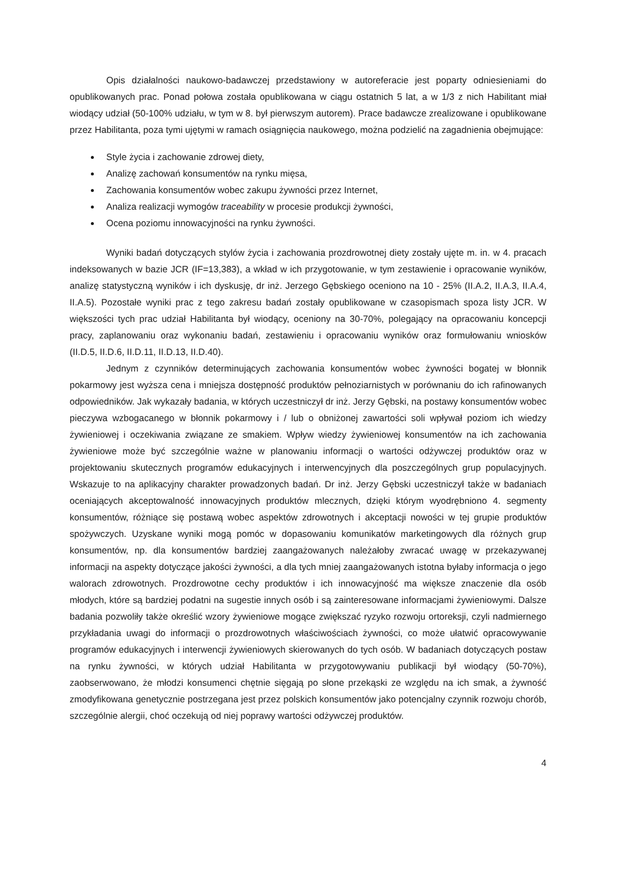Opis działalności naukowo-badawczej przedstawiony w autoreferacie jest poparty odniesieniami do opublikowanych prac. Ponad połowa została opublikowana w ciągu ostatnich 5 lat, a w 1/3 z nich Habilitant miał wiodący udział (50-100% udziału, w tym w 8. był pierwszym autorem). Prace badawcze zrealizowane i opublikowane przez Habilitanta, poza tymi ujętymi w ramach osiągnięcia naukowego, można podzielić na zagadnienia obejmujące:
Style życia i zachowanie zdrowej diety,
Analizę zachowań konsumentów na rynku mięsa,
Zachowania konsumentów wobec zakupu żywności przez Internet,
Analiza realizacji wymogów traceability w procesie produkcji żywności,
Ocena poziomu innowacyjności na rynku żywności.
Wyniki badań dotyczących stylów życia i zachowania prozdrowotnej diety zostały ujęte m. in. w 4. pracach indeksowanych w bazie JCR (IF=13,383), a wkład w ich przygotowanie, w tym zestawienie i opracowanie wyników, analizę statystyczną wyników i ich dyskusję, dr inż. Jerzego Gębskiego oceniono na 10 - 25% (II.A.2, II.A.3, II.A.4, II.A.5). Pozostałe wyniki prac z tego zakresu badań zostały opublikowane w czasopismach spoza listy JCR. W większości tych prac udział Habilitanta był wiodący, oceniony na 30-70%, polegający na opracowaniu koncepcji pracy, zaplanowaniu oraz wykonaniu badań, zestawieniu i opracowaniu wyników oraz formułowaniu wniosków (II.D.5, II.D.6, II.D.11, II.D.13, II.D.40).
Jednym z czynników determinujących zachowania konsumentów wobec żywności bogatej w błonnik pokarmowy jest wyższa cena i mniejsza dostępność produktów pełnoziarnistych w porównaniu do ich rafinowanych odpowiedników. Jak wykazały badania, w których uczestniczył dr inż. Jerzy Gębski, na postawy konsumentów wobec pieczywa wzbogacanego w błonnik pokarmowy i / lub o obniżonej zawartości soli wpływał poziom ich wiedzy żywieniowej i oczekiwania związane ze smakiem. Wpływ wiedzy żywieniowej konsumentów na ich zachowania żywieniowe może być szczególnie ważne w planowaniu informacji o wartości odżywczej produktów oraz w projektowaniu skutecznych programów edukacyjnych i interwencyjnych dla poszczególnych grup populacyjnych. Wskazuje to na aplikacyjny charakter prowadzonych badań. Dr inż. Jerzy Gębski uczestniczył także w badaniach oceniających akceptowalność innowacyjnych produktów mlecznych, dzięki którym wyodrębniono 4. segmenty konsumentów, różniące się postawą wobec aspektów zdrowotnych i akceptacji nowości w tej grupie produktów spożywczych. Uzyskane wyniki mogą pomóc w dopasowaniu komunikatów marketingowych dla różnych grup konsumentów, np. dla konsumentów bardziej zaangażowanych należałoby zwracać uwagę w przekazywanej informacji na aspekty dotyczące jakości żywności, a dla tych mniej zaangażowanych istotna byłaby informacja o jego walorach zdrowotnych. Prozdrowotne cechy produktów i ich innowacyjność ma większe znaczenie dla osób młodych, które są bardziej podatni na sugestie innych osób i są zainteresowane informacjami żywieniowymi. Dalsze badania pozwoliły także określić wzory żywieniowe mogące zwiększać ryzyko rozwoju ortoreksji, czyli nadmiernego przykładania uwagi do informacji o prozdrowotnych właściwościach żywności, co może ułatwić opracowywanie programów edukacyjnych i interwencji żywieniowych skierowanych do tych osób. W badaniach dotyczących postaw na rynku żywności, w których udział Habilitanta w przygotowywaniu publikacji był wiodący (50-70%), zaobserwowano, że młodzi konsumenci chętnie sięgają po słone przekąski ze względu na ich smak, a żywność zmodyfikowana genetycznie postrzegana jest przez polskich konsumentów jako potencjalny czynnik rozwoju chorób, szczególnie alergii, choć oczekują od niej poprawy wartości odżywczej produktów.
4